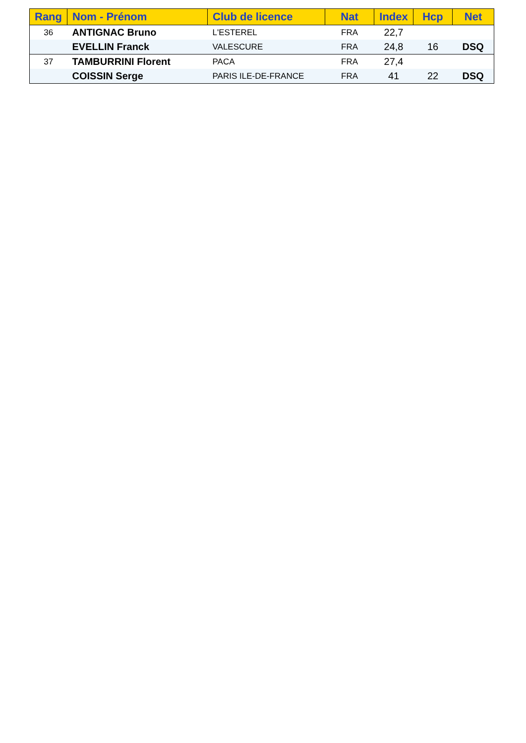| Rang | Nom - Prénom | Club de licence | Nat | Index | Hcp | Net |
| --- | --- | --- | --- | --- | --- | --- |
| 36 | ANTIGNAC Bruno | L'ESTEREL | FRA | 22,7 | | |
| | EVELLIN Franck | VALESCURE | FRA | 24,8 | 16 | DSQ |
| 37 | TAMBURRINI Florent | PACA | FRA | 27,4 | | |
| | COISSIN Serge | PARIS ILE-DE-FRANCE | FRA | 41 | 22 | DSQ |